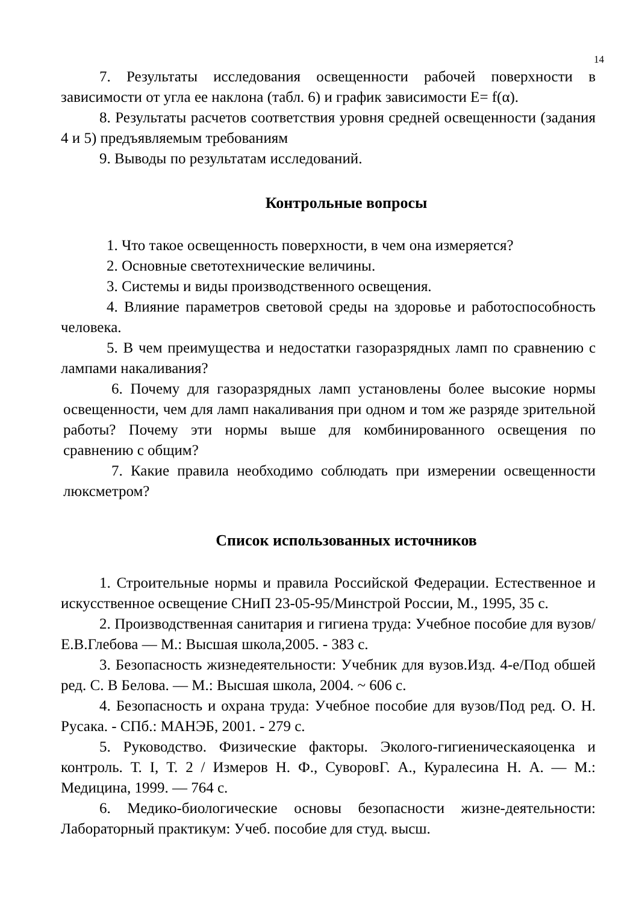14
7. Результаты исследования освещенности рабочей поверхности в зависимости от угла ее наклона (табл. 6) и график зависимости E= f(α).
8. Результаты расчетов соответствия уровня средней освещенности (задания 4 и 5) предъявляемым требованиям
9. Выводы по результатам исследований.
Контрольные вопросы
1. Что такое освещенность поверхности, в чем она измеряется?
2. Основные светотехнические величины.
3. Системы и виды производственного освещения.
4. Влияние параметров световой среды на здоровье и работоспособность человека.
5. В чем преимущества и недостатки газоразрядных ламп по сравнению с лампами накаливания?
6. Почему для газоразрядных ламп установлены более высокие нормы освещенности, чем для ламп накаливания при одном и том же разряде зрительной работы? Почему эти нормы выше для комбинированного освещения по сравнению с общим?
7. Какие правила необходимо соблюдать при измерении освещенности люксметром?
Список использованных источников
1. Строительные нормы и правила Российской Федерации. Естественное и искусственное освещение СНиП 23-05-95/Минстрой России, М., 1995, 35 с.
2. Производственная санитария и гигиена труда: Учебное пособие для вузов/ Е.В.Глебова — М.: Высшая школа,2005. - 383 с.
3. Безопасность жизнедеятельности: Учебник для вузов.Изд. 4-е/Под обшей ред. С. В Белова. — М.: Высшая школа, 2004. ~ 606 с.
4. Безопасность и охрана труда: Учебное пособие для вузов/Под ред. О. Н. Русака. - СПб.: МАНЭБ, 2001. - 279 с.
5. Руководство. Физические факторы. Эколого-гигиеническаяоценка и контроль. Т. I, Т. 2 / Измеров Н. Ф., СуворовГ. А., Куралесина Н. А. — М.: Медицина, 1999. — 764 с.
6. Медико-биологические основы безопасности жизне-деятельности: Лабораторный практикум: Учеб. пособие для студ. высш.